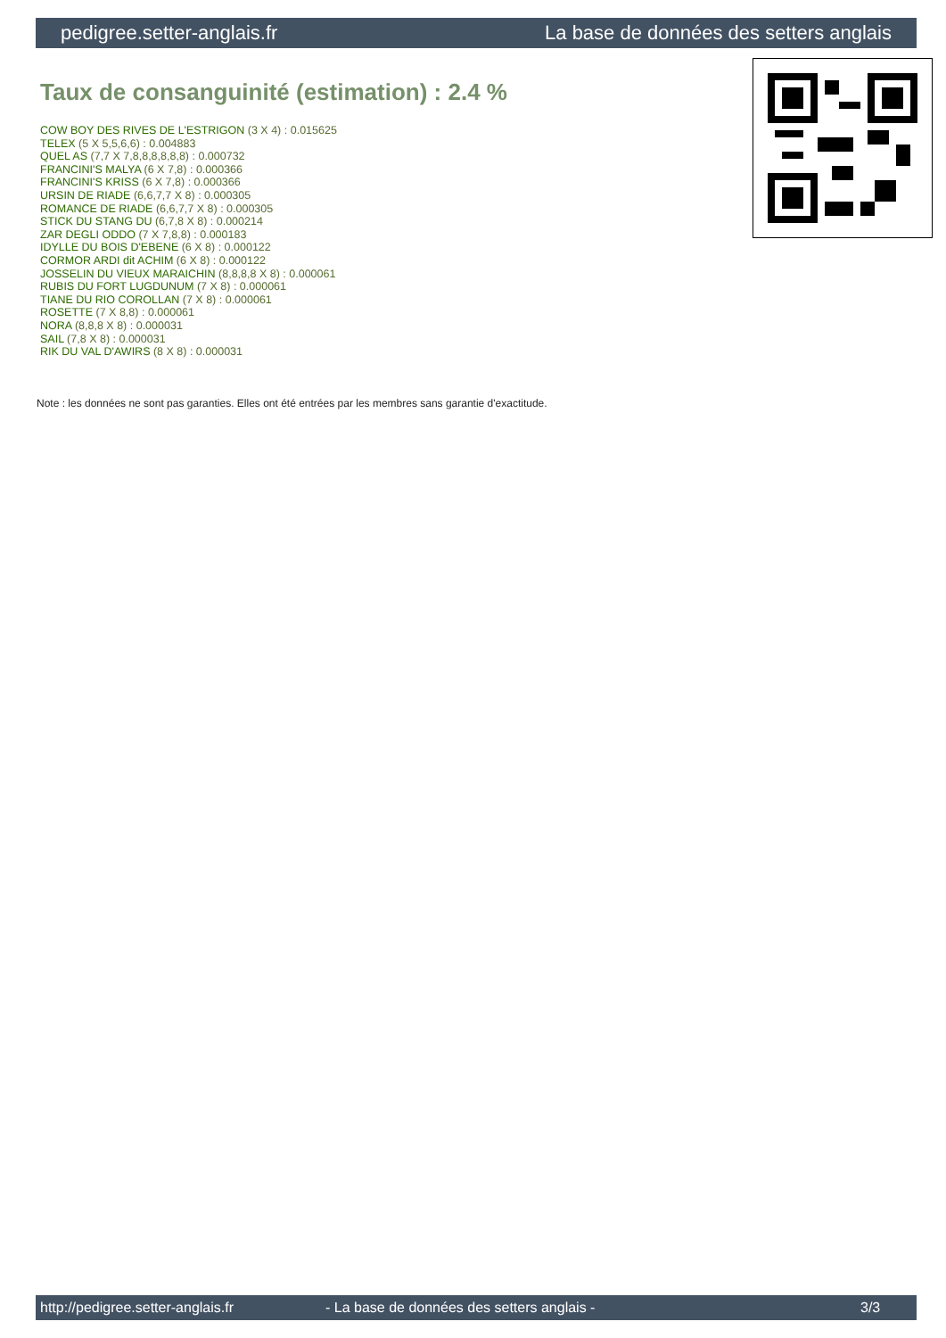pedigree.setter-anglais.fr La base de données des setters anglais
Taux de consanguinité (estimation) : 2.4 %
COW BOY DES RIVES DE L'ESTRIGON (3 X 4) : 0.015625
TELEX (5 X 5,5,6,6) : 0.004883
QUEL AS (7,7 X 7,8,8,8,8,8,8) : 0.000732
FRANCINI'S MALYA (6 X 7,8) : 0.000366
FRANCINI'S KRISS (6 X 7,8) : 0.000366
URSIN DE RIADE (6,6,7,7 X 8) : 0.000305
ROMANCE DE RIADE (6,6,7,7 X 8) : 0.000305
STICK DU STANG DU (6,7,8 X 8) : 0.000214
ZAR DEGLI ODDO (7 X 7,8,8) : 0.000183
IDYLLE DU BOIS D'EBENE (6 X 8) : 0.000122
CORMOR ARDI dit ACHIM (6 X 8) : 0.000122
JOSSELIN DU VIEUX MARAICHIN (8,8,8,8 X 8) : 0.000061
RUBIS DU FORT LUGDUNUM (7 X 8) : 0.000061
TIANE DU RIO COROLLAN (7 X 8) : 0.000061
ROSETTE (7 X 8,8) : 0.000061
NORA (8,8,8 X 8) : 0.000031
SAIL (7,8 X 8) : 0.000031
RIK DU VAL D'AWIRS (8 X 8) : 0.000031
Note : les données ne sont pas garanties. Elles ont été entrées par les membres sans garantie d'exactitude.
http://pedigree.setter-anglais.fr - La base de données des setters anglais - 3/3